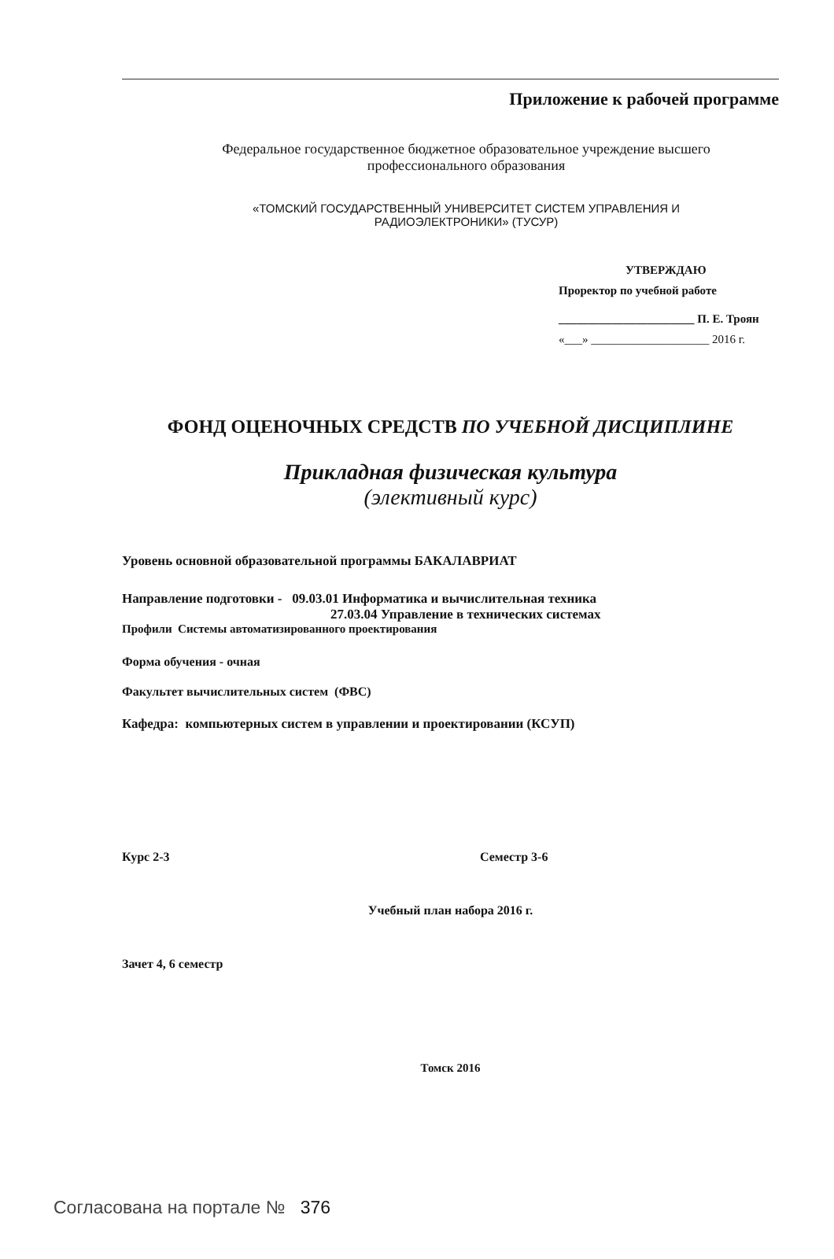Приложение к рабочей программе
Федеральное государственное бюджетное образовательное учреждение высшего
профессионального образования
«ТОМСКИЙ ГОСУДАРСТВЕННЫЙ УНИВЕРСИТЕТ СИСТЕМ УПРАВЛЕНИЯ И
РАДИОЭЛЕКТРОНИКИ» (ТУСУР)
УТВЕРЖДАЮ
Проректор по учебной работе
_______________________ П. Е. Троян
«___» ____________________ 2016 г.
ФОНД ОЦЕНОЧНЫХ СРЕДСТВ ПО УЧЕБНОЙ ДИСЦИПЛИНЕ
Прикладная физическая культура
(элективный курс)
Уровень основной образовательной программы БАКАЛАВРИАТ
Направление подготовки - 09.03.01 Информатика и вычислительная техника
27.03.04 Управление в технических системах
Профили Системы автоматизированного проектирования
Форма обучения - очная
Факультет вычислительных систем (ФВС)
Кафедра: компьютерных систем в управлении и проектировании (КСУП)
Курс 2-3 Семестр 3-6
Учебный план набора 2016 г.
Зачет 4, 6 семестр
Томск 2016
Согласована на портале № 376